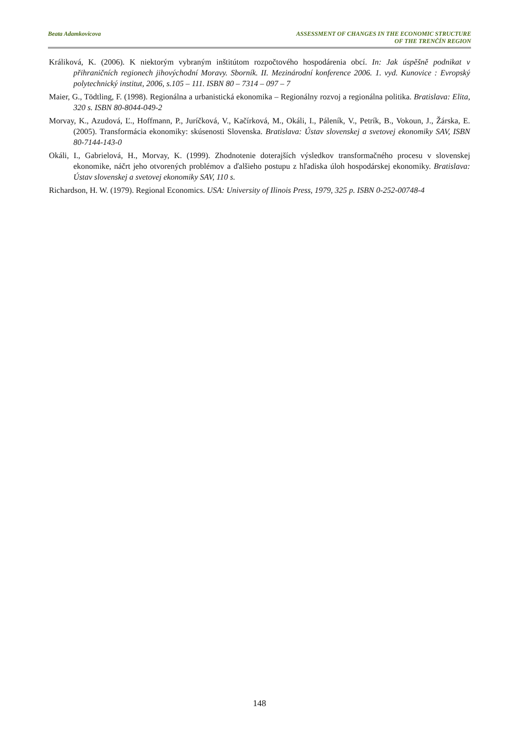Beata Adamkovicova ASSESSMENT OF CHANGES IN THE ECONOMIC STRUCTURE
OF THE TRENČÍN REGION
Králiková, K. (2006). K niektorým vybraným inštitútom rozpočtového hospodárenia obcí. In: Jak úspěšně podnikat v přihraničních regionech jihovýchodní Moravy. Sborník. II. Mezinárodní konference 2006. 1. vyd. Kunovice : Evropský polytechnický institut, 2006, s.105 – 111. ISBN 80 – 7314 – 097 – 7
Maier, G., Tödtling, F. (1998). Regionálna a urbanistická ekonomika – Regionálny rozvoj a regionálna politika. Bratislava: Elita, 320 s. ISBN 80-8044-049-2
Morvay, K., Azudová, Ľ., Hoffmann, P., Juríčková, V., Kačírková, M., Okáli, I., Páleník, V., Petrík, B., Vokoun, J., Žárska, E. (2005). Transformácia ekonomiky: skúsenosti Slovenska. Bratislava: Ústav slovenskej a svetovej ekonomiky SAV, ISBN 80-7144-143-0
Okáli, I., Gabrielová, H., Morvay, K. (1999). Zhodnotenie doterajších výsledkov transformačného procesu v slovenskej ekonomike, náčrt jeho otvorených problémov a ďalšieho postupu z hľadiska úloh hospodárskej ekonomiky. Bratislava: Ústav slovenskej a svetovej ekonomiky SAV, 110 s.
Richardson, H. W. (1979). Regional Economics. USA: University of Ilinois Press, 1979, 325 p. ISBN 0-252-00748-4
148